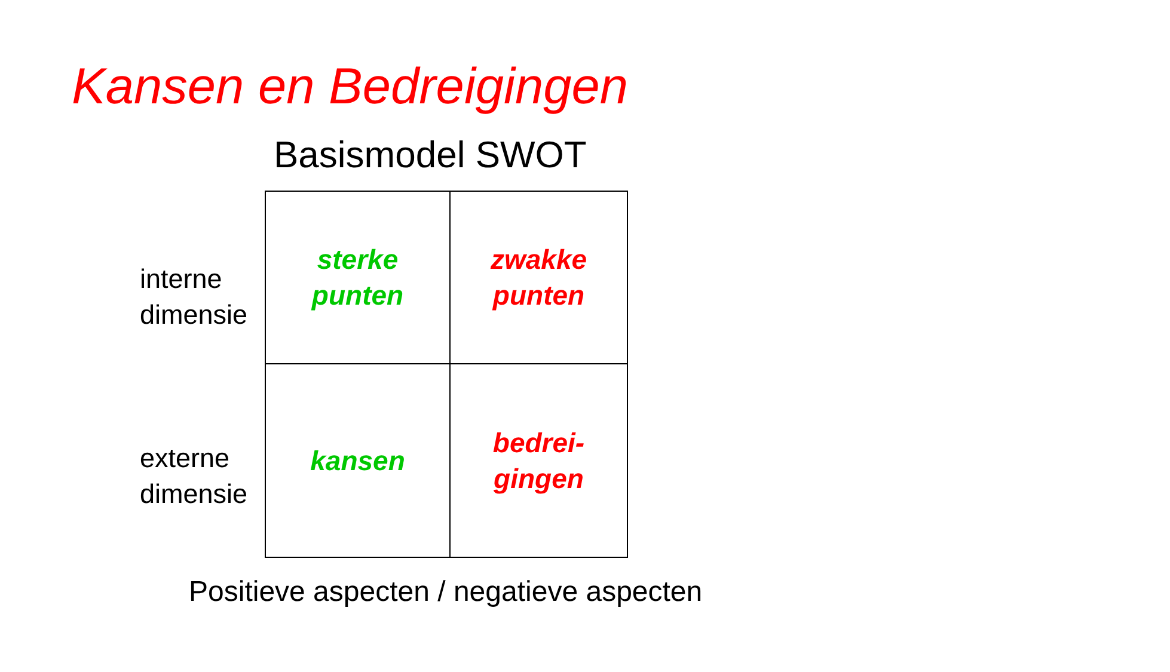Kansen en Bedreigingen
Basismodel SWOT
interne
dimensie
externe
dimensie
| sterke punten | zwakke punten |
| kansen | bedrei- gingen |
Positieve aspecten / negatieve aspecten